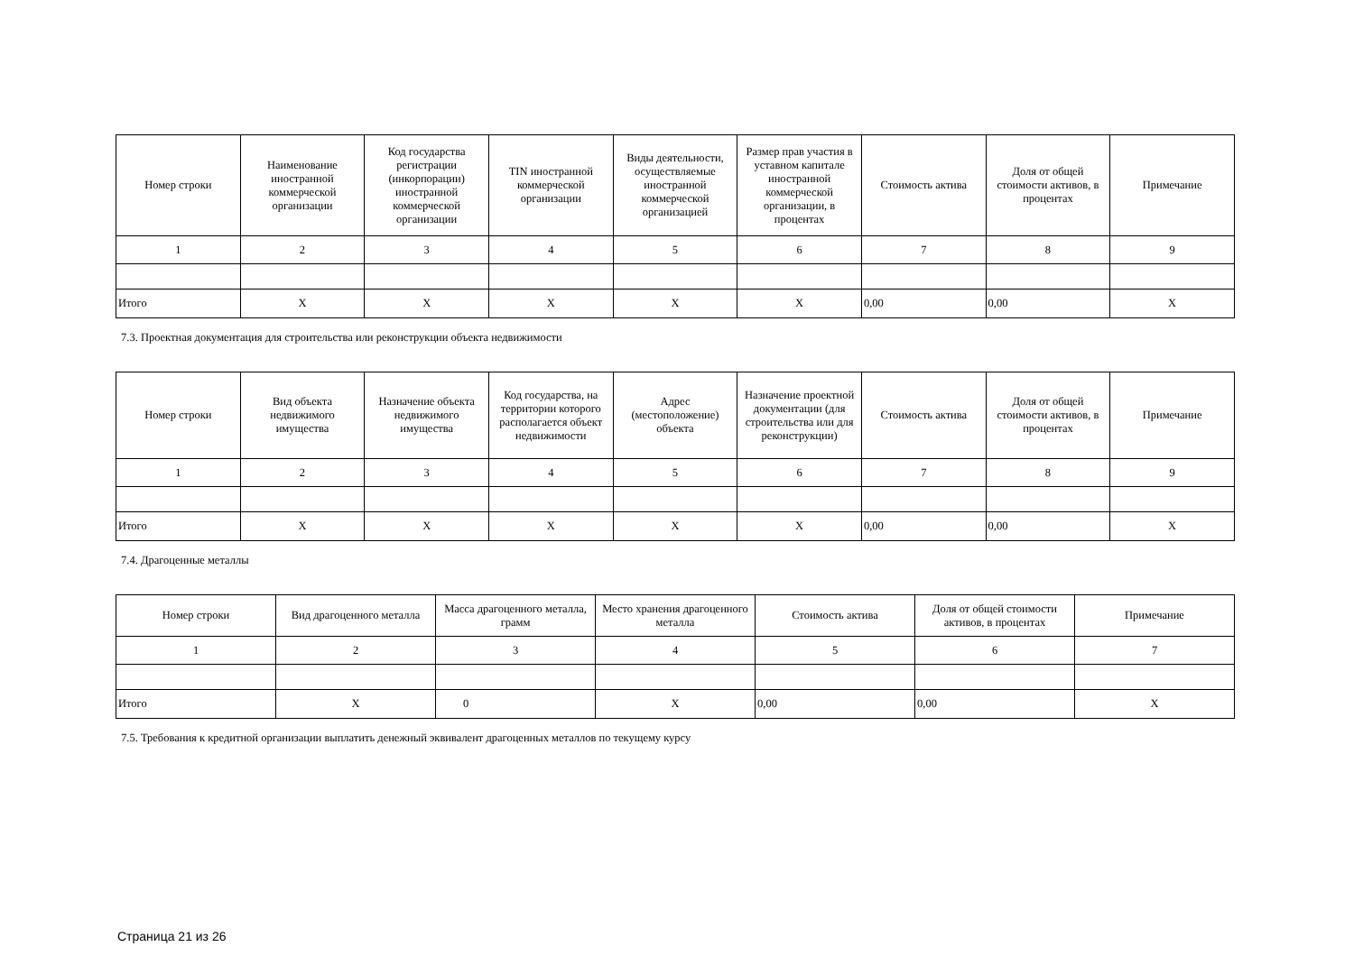| Номер строки | Наименование иностранной коммерческой организации | Код государства регистрации (инкорпорации) иностранной коммерческой организации | TIN иностранной коммерческой организации | Виды деятельности, осуществляемые иностранной коммерческой организацией | Размер прав участия в уставном капитале иностранной коммерческой организации, в процентах | Стоимость актива | Доля от общей стоимости активов, в процентах | Примечание |
| --- | --- | --- | --- | --- | --- | --- | --- | --- |
| 1 | 2 | 3 | 4 | 5 | 6 | 7 | 8 | 9 |
| Итого | X | X | X | X | X | 0,00 | 0,00 | X |
7.3. Проектная документация для строительства или реконструкции объекта недвижимости
| Номер строки | Вид объекта недвижимого имущества | Назначение объекта недвижимого имущества | Код государства, на территории которого располагается объект недвижимости | Адрес (местоположение) объекта | Назначение проектной документации (для строительства или для реконструкции) | Стоимость актива | Доля от общей стоимости активов, в процентах | Примечание |
| --- | --- | --- | --- | --- | --- | --- | --- | --- |
| 1 | 2 | 3 | 4 | 5 | 6 | 7 | 8 | 9 |
| Итого | X | X | X | X | X | 0,00 | 0,00 | X |
7.4. Драгоценные металлы
| Номер строки | Вид драгоценного металла | Масса драгоценного металла, грамм | Место хранения драгоценного металла | Стоимость актива | Доля от общей стоимости активов, в процентах | Примечание |
| --- | --- | --- | --- | --- | --- | --- |
| 1 | 2 | 3 | 4 | 5 | 6 | 7 |
| Итого | X | 0 | X | 0,00 | 0,00 | X |
7.5. Требования к кредитной организации выплатить денежный эквивалент драгоценных металлов по текущему курсу
Страница 21 из 26